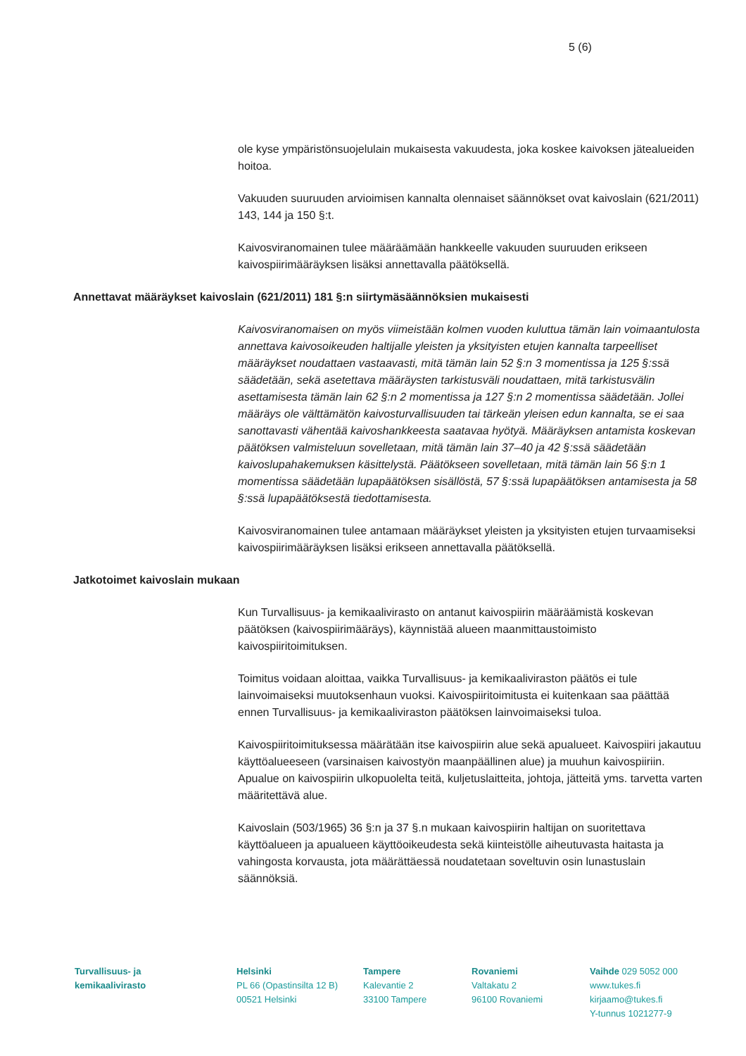5 (6)
ole kyse ympäristönsuojelulain mukaisesta vakuudesta, joka koskee kaivoksen jätealueiden hoitoa.
Vakuuden suuruuden arvioimisen kannalta olennaiset säännökset ovat kaivoslain (621/2011) 143, 144 ja 150 §:t.
Kaivosviranomainen tulee määräämään hankkeelle vakuuden suuruuden erikseen kaivospiirimääräyksen lisäksi annettavalla päätöksellä.
Annettavat määräykset kaivoslain (621/2011) 181 §:n siirtymäsäännöksien mukaisesti
Kaivosviranomaisen on myös viimeistään kolmen vuoden kuluttua tämän lain voimaantulosta annettava kaivosoikeuden haltijalle yleisten ja yksityisten etujen kannalta tarpeelliset määräykset noudattaen vastaavasti, mitä tämän lain 52 §:n 3 momentissa ja 125 §:ssä säädetään, sekä asetettava määräysten tarkistusväli noudattaen, mitä tarkistusvälin asettamisesta tämän lain 62 §:n 2 momentissa ja 127 §:n 2 momentissa säädetään. Jollei määräys ole välttämätön kaivosturvallisuuden tai tärkeän yleisen edun kannalta, se ei saa sanottavasti vähentää kaivoshankkeesta saatavaa hyötyä. Määräyksen antamista koskevan päätöksen valmisteluun sovelletaan, mitä tämän lain 37–40 ja 42 §:ssä säädetään kaivoslupahakemuksen käsittelystä. Päätökseen sovelletaan, mitä tämän lain 56 §:n 1 momentissa säädetään lupapäätöksen sisällöstä, 57 §:ssä lupapäätöksen antamisesta ja 58 §:ssä lupapäätöksestä tiedottamisesta.
Kaivosviranomainen tulee antamaan määräykset yleisten ja yksityisten etujen turvaamiseksi kaivospiirimääräyksen lisäksi erikseen annettavalla päätöksellä.
Jatkotoimet kaivoslain mukaan
Kun Turvallisuus- ja kemikaalivirasto on antanut kaivospiirin määräämistä koskevan päätöksen (kaivospiirimääräys), käynnistää alueen maanmittaustoimisto kaivospiiritoimituksen.
Toimitus voidaan aloittaa, vaikka Turvallisuus- ja kemikaaliviraston päätös ei tule lainvoimaiseksi muutoksenhaun vuoksi. Kaivospiiritoimitusta ei kuitenkaan saa päättää ennen Turvallisuus- ja kemikaaliviraston päätöksen lainvoimaiseksi tuloa.
Kaivospiiritoimituksessa määrätään itse kaivospiirin alue sekä apualueet. Kaivospiiri jakautuu käyttöalueeseen (varsinaisen kaivostyön maanpäällinen alue) ja muuhun kaivospiiriin. Apualue on kaivospiirin ulkopuolelta teitä, kuljetuslaitteita, johtoja, jätteitä yms. tarvetta varten määritettävä alue.
Kaivoslain (503/1965) 36 §:n ja 37 §.n mukaan kaivospiirin haltijan on suoritettava käyttöalueen ja apualueen käyttöoikeudesta sekä kiinteistölle aiheutuvasta haitasta ja vahingosta korvausta, jota määrättäessä noudatetaan soveltuvin osin lunastuslain säännöksiä.
Turvallisuus- ja
kemikaalivirasto
Helsinki
PL 66 (Opastinsilta 12 B)
00521 Helsinki
Tampere
Kalevantie 2
33100 Tampere
Rovaniemi
Valtakatu 2
96100 Rovaniemi
Vaihde 029 5052 000
www.tukes.fi
kirjaamo@tukes.fi
Y-tunnus 1021277-9